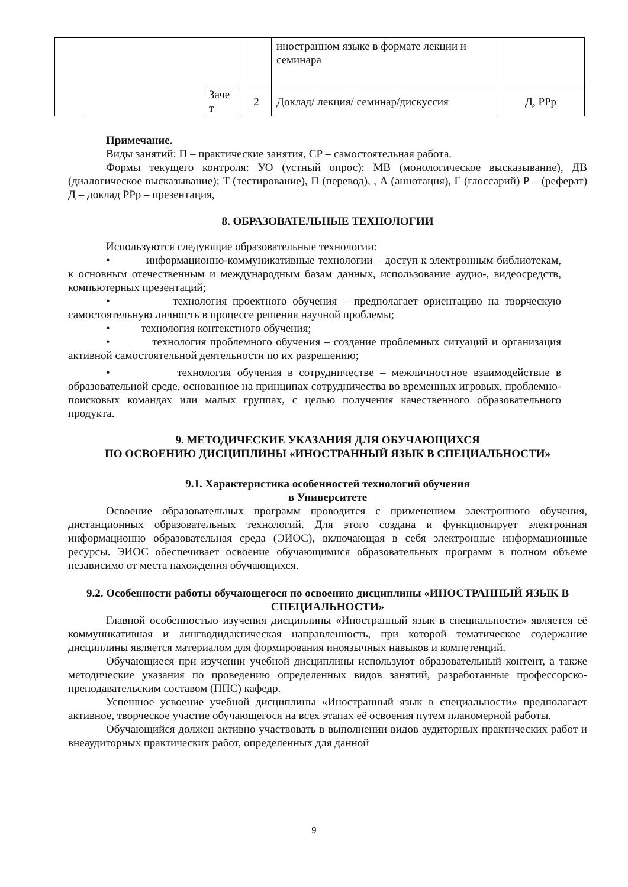| | | | | иностранном языке в формате лекции и семинара | |
| | | Заче т | 2 | Доклад/ лекция/ семинар/дискуссия | Д, PPp |
Примечание.
Виды занятий: П – практические занятия, СР – самостоятельная работа.
Формы текущего контроля: УО (устный опрос): МВ (монологическое высказывание), ДВ (диалогическое высказывание); Т (тестирование), П (перевод), , А (аннотация), Г (глоссарий) Р – (реферат) Д – доклад PPp – презентация,
8. ОБРАЗОВАТЕЛЬНЫЕ ТЕХНОЛОГИИ
Используются следующие образовательные технологии:
• информационно-коммуникативные технологии – доступ к электронным библиотекам, к основным отечественным и международным базам данных, использование аудио-, видеосредств, компьютерных презентаций;
• технология проектного обучения – предполагает ориентацию на творческую самостоятельную личность в процессе решения научной проблемы;
• технология контекстного обучения;
• технология проблемного обучения – создание проблемных ситуаций и организация активной самостоятельной деятельности по их разрешению;
• технология обучения в сотрудничестве – межличностное взаимодействие в образовательной среде, основанное на принципах сотрудничества во временных игровых, проблемно-поисковых командах или малых группах, с целью получения качественного образовательного продукта.
9. МЕТОДИЧЕСКИЕ УКАЗАНИЯ ДЛЯ ОБУЧАЮЩИХСЯ
ПО ОСВОЕНИЮ ДИСЦИПЛИНЫ «ИНОСТРАННЫЙ ЯЗЫК В СПЕЦИАЛЬНОСТИ»
9.1. Характеристика особенностей технологий обучения
в Университете
Освоение образовательных программ проводится с применением электронного обучения, дистанционных образовательных технологий. Для этого создана и функционирует электронная информационно образовательная среда (ЭИОС), включающая в себя электронные информационные ресурсы. ЭИОС обеспечивает освоение обучающимися образовательных программ в полном объеме независимо от места нахождения обучающихся.
9.2. Особенности работы обучающегося по освоению дисциплины «ИНОСТРАННЫЙ ЯЗЫК В СПЕЦИАЛЬНОСТИ»
Главной особенностью изучения дисциплины «Иностранный язык в специальности» является её коммуникативная и лингводидактическая направленность, при которой тематическое содержание дисциплины является материалом для формирования иноязычных навыков и компетенций.
Обучающиеся при изучении учебной дисциплины используют образовательный контент, а также методические указания по проведению определенных видов занятий, разработанные профессорско-преподавательским составом (ППС) кафедр.
Успешное усвоение учебной дисциплины «Иностранный язык в специальности» предполагает активное, творческое участие обучающегося на всех этапах её освоения путем планомерной работы.
Обучающийся должен активно участвовать в выполнении видов аудиторных практических работ и внеаудиторных практических работ, определенных для данной
9